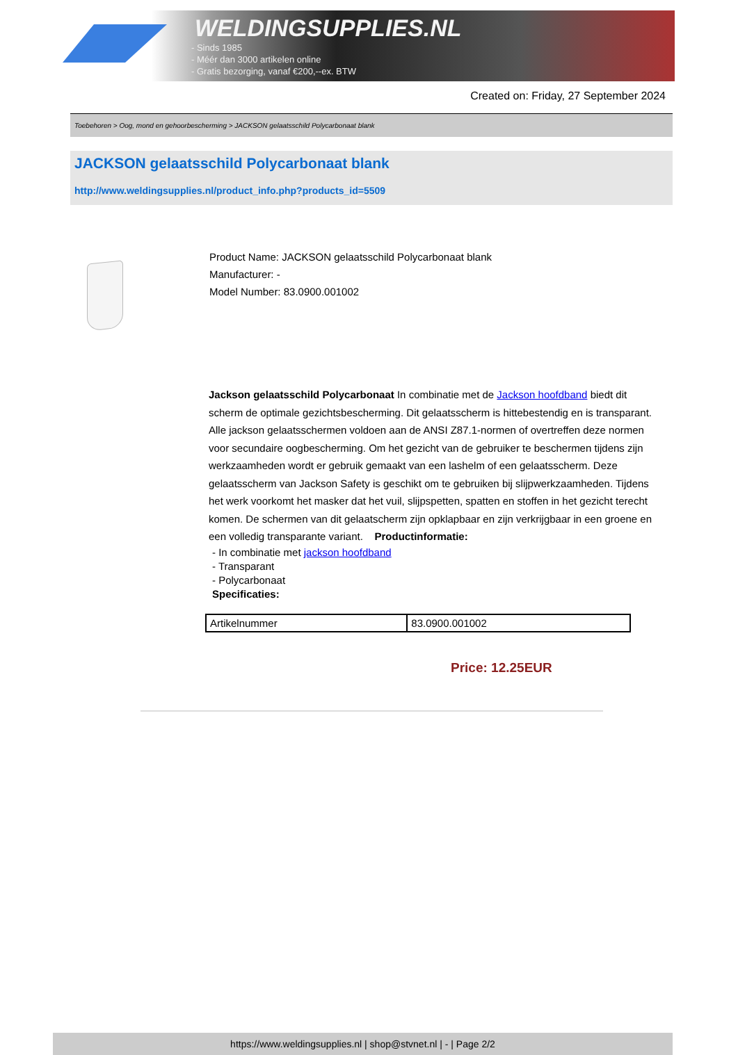WELDINGSUPPLIES.NL
- Sinds 1985
- Méér dan 3000 artikelen online
- Gratis bezorging, vanaf €200,--ex. BTW
Created on: Friday, 27 September 2024
Toebehoren > Oog, mond en gehoorbescherming > JACKSON gelaatsschild Polycarbonaat blank
JACKSON gelaatsschild Polycarbonaat blank
http://www.weldingsupplies.nl/product_info.php?products_id=5509
Product Name: JACKSON gelaatsschild Polycarbonaat blank
Manufacturer: -
Model Number: 83.0900.001002
Jackson gelaatsschild Polycarbonaat In combinatie met de Jackson hoofdband biedt dit scherm de optimale gezichtsbescherming. Dit gelaatsscherm is hittebestendig en is transparant. Alle jackson gelaatsschermen voldoen aan de ANSI Z87.1-normen of overtreffen deze normen voor secundaire oogbescherming. Om het gezicht van de gebruiker te beschermen tijdens zijn werkzaamheden wordt er gebruik gemaakt van een lashelm of een gelaatsscherm. Deze gelaatsscherm van Jackson Safety is geschikt om te gebruiken bij slijpwerkzaamheden. Tijdens het werk voorkomt het masker dat het vuil, slijpspetten, spatten en stoffen in het gezicht terecht komen. De schermen van dit gelaatscherm zijn opklapbaar en zijn verkrijgbaar in een groene en een volledig transparante variant. Productinformatie:
- In combinatie met jackson hoofdband
- Transparant
- Polycarbonaat
Specificaties:
| Artikelnummer | 83.0900.001002 |
Price: 12.25EUR
https://www.weldingsupplies.nl | shop@stvnet.nl | - | Page 2/2